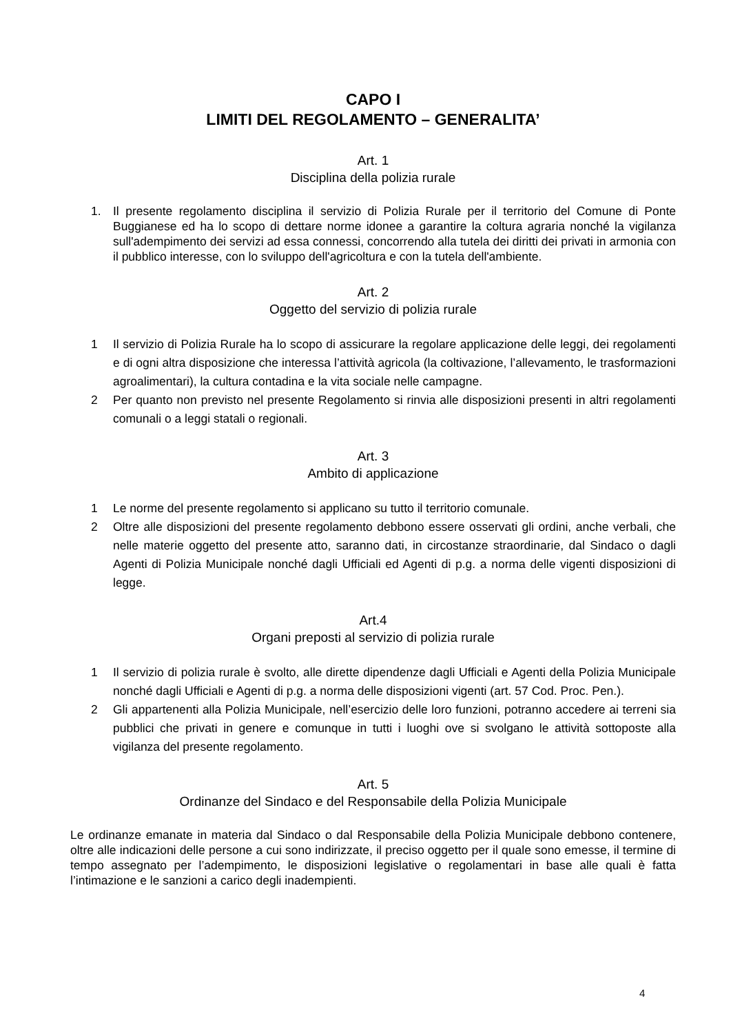CAPO I
LIMITI DEL REGOLAMENTO – GENERALITA’
Art. 1
Disciplina della polizia rurale
1. Il presente regolamento disciplina il servizio di Polizia Rurale per il territorio del Comune di Ponte Buggianese ed ha lo scopo di dettare norme idonee a garantire la coltura agraria nonché la vigilanza sull'adempimento dei servizi ad essa connessi, concorrendo alla tutela dei diritti dei privati in armonia con il pubblico interesse, con lo sviluppo dell'agricoltura e con la tutela dell'ambiente.
Art. 2
Oggetto del servizio di polizia rurale
1 Il servizio di Polizia Rurale ha lo scopo di assicurare la regolare applicazione delle leggi, dei regolamenti e di ogni altra disposizione che interessa l’attività agricola (la coltivazione, l’allevamento, le trasformazioni agroalimentari), la cultura contadina e la vita sociale nelle campagne.
2 Per quanto non previsto nel presente Regolamento si rinvia alle disposizioni presenti in altri regolamenti comunali o a leggi statali o regionali.
Art. 3
Ambito di applicazione
1 Le norme del presente regolamento si applicano su tutto il territorio comunale.
2 Oltre alle disposizioni del presente regolamento debbono essere osservati gli ordini, anche verbali, che nelle materie oggetto del presente atto, saranno dati, in circostanze straordinarie, dal Sindaco o dagli Agenti di Polizia Municipale nonché dagli Ufficiali ed Agenti di p.g. a norma delle vigenti disposizioni di legge.
Art.4
Organi preposti al servizio di polizia rurale
1 Il servizio di polizia rurale è svolto, alle dirette dipendenze dagli Ufficiali e Agenti della Polizia Municipale nonché dagli Ufficiali e Agenti di p.g. a norma delle disposizioni vigenti (art. 57 Cod. Proc. Pen.).
2 Gli appartenenti alla Polizia Municipale, nell’esercizio delle loro funzioni, potranno accedere ai terreni sia pubblici che privati in genere e comunque in tutti i luoghi ove si svolgano le attività sottoposte alla vigilanza del presente regolamento.
Art. 5
Ordinanze del Sindaco e del Responsabile della Polizia Municipale
Le ordinanze emanate in materia dal Sindaco o dal Responsabile della Polizia Municipale debbono contenere, oltre alle indicazioni delle persone a cui sono indirizzate, il preciso oggetto per il quale sono emesse, il termine di tempo assegnato per l’adempimento, le disposizioni legislative o regolamentari in base alle quali è fatta l’intimazione e le sanzioni a carico degli inadempienti.
4